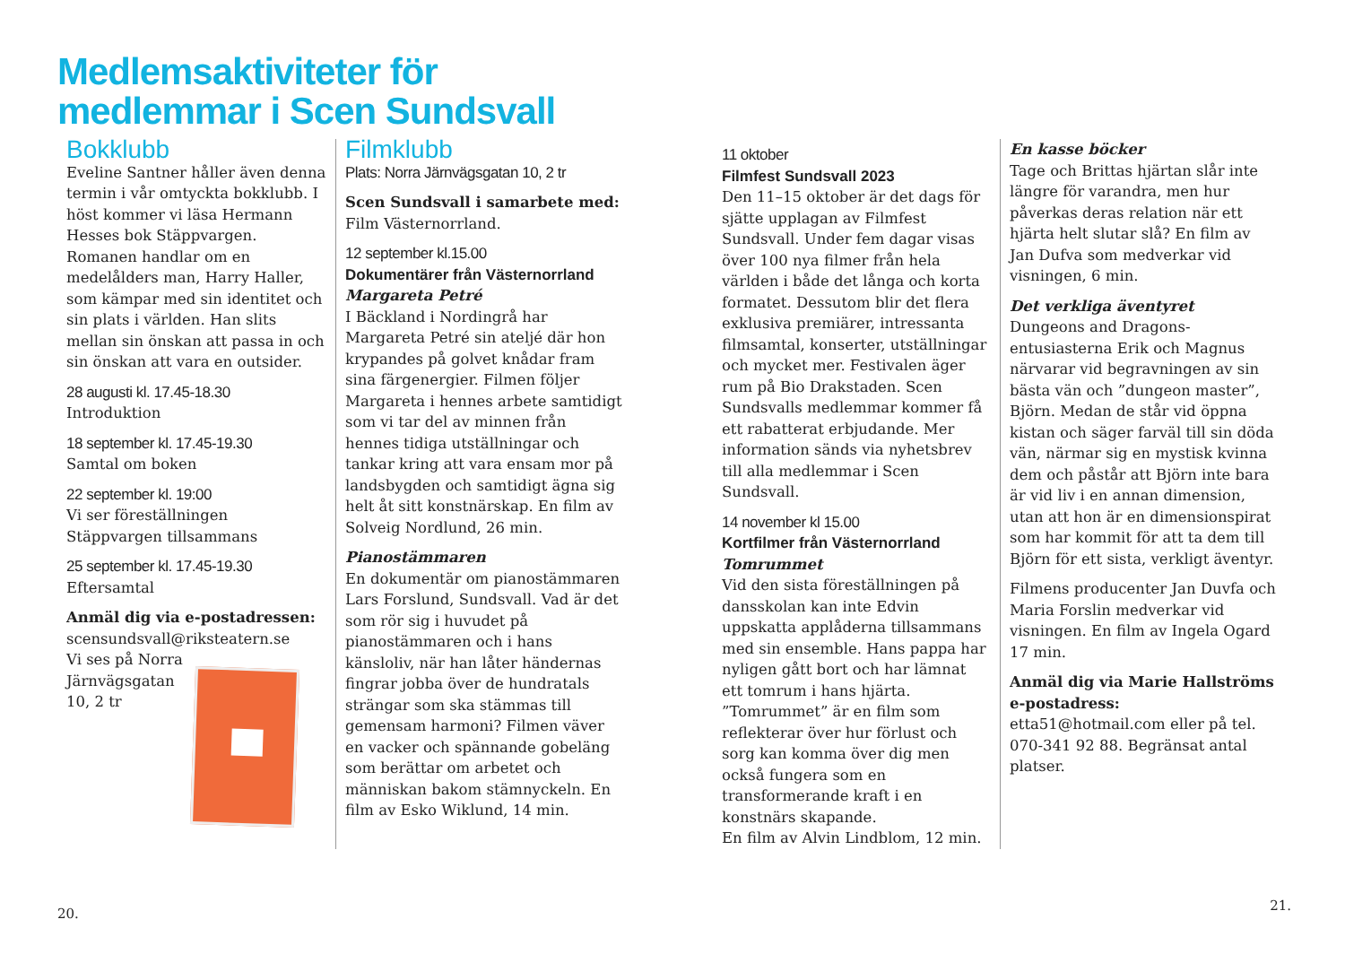Medlemsaktiviteter för
medlemmar i Scen Sundsvall
Bokklubb
Eveline Santner håller även denna termin i vår omtyckta bokklubb. I höst kommer vi läsa Hermann Hesses bok Stäppvargen. Romanen handlar om en medelålders man, Harry Haller, som kämpar med sin identitet och sin plats i världen. Han slits mellan sin önskan att passa in och sin önskan att vara en outsider.
28 augusti kl. 17.45-18.30
Introduktion
18 september kl. 17.45-19.30
Samtal om boken
22 september kl. 19:00
Vi ser föreställningen Stäppvargen tillsammans
25 september kl. 17.45-19.30
Eftersamtal
Anmäl dig via e-postadressen:
scensundsvall@riksteatern.se
Vi ses på Norra
Järnvägsgatan
10, 2 tr
Filmklubb
Plats: Norra Järnvägsgatan 10, 2 tr
Scen Sundsvall i samarbete med:
Film Västernorrland.
12 september kl.15.00
Dokumentärer från Västernorrland
Margareta Petré
I Bäckland i Nordingrå har Margareta Petré sin ateljé där hon krypandes på golvet knådar fram sina färgenergier. Filmen följer Margareta i hennes arbete samtidigt som vi tar del av minnen från hennes tidiga utställningar och tankar kring att vara ensam mor på landsbygden och samtidigt ägna sig helt åt sitt konstnärskap. En film av Solveig Nordlund, 26 min.
Pianostämmaren
En dokumentär om pianostämmaren Lars Forslund, Sundsvall. Vad är det som rör sig i huvudet på pianostämmaren och i hans känsloliv, när han låter händernas fingrar jobba över de hundratals strängar som ska stämmas till gemensam harmoni? Filmen väver en vacker och spännande gobeläng som berättar om arbetet och människan bakom stämnyckeln. En film av Esko Wiklund, 14 min.
11 oktober
Filmfest Sundsvall 2023
Den 11–15 oktober är det dags för sjätte upplagan av Filmfest Sundsvall. Under fem dagar visas över 100 nya filmer från hela världen i både det långa och korta formatet. Dessutom blir det flera exklusiva premiärer, intressanta filmsamtal, konserter, utställningar och mycket mer. Festivalen äger rum på Bio Drakstaden. Scen Sundsvalls medlemmar kommer få ett rabatterat erbjudande. Mer information sänds via nyhetsbrev till alla medlemmar i Scen Sundsvall.
14 november kl 15.00
Kortfilmer från Västernorrland
Tomrummet
Vid den sista föreställningen på dansskolan kan inte Edvin uppskatta applåderna tillsammans med sin ensemble. Hans pappa har nyligen gått bort och har lämnat ett tomrum i hans hjärta. ”Tomrummet” är en film som reflekterar över hur förlust och sorg kan komma över dig men också fungera som en transformerande kraft i en konstnärs skapande.
En film av Alvin Lindblom, 12 min.
En kasse böcker
Tage och Brittas hjärtan slår inte längre för varandra, men hur påverkas deras relation när ett hjärta helt slutar slå? En film av Jan Dufva som medverkar vid visningen, 6 min.
Det verkliga äventyret
Dungeons and Dragons-entusiasterna Erik och Magnus närvarar vid begravningen av sin bästa vän och ”dungeon master”, Björn. Medan de står vid öppna kistan och säger farväl till sin döda vän, närmar sig en mystisk kvinna dem och påstår att Björn inte bara är vid liv i en annan dimension, utan att hon är en dimensionspirat som har kommit för att ta dem till Björn för ett sista, verkligt äventyr.
Filmens producenter Jan Duvfa och Maria Forslin medverkar vid visningen. En film av Ingela Ogard 17 min.
Anmäl dig via Marie Hallströms e-postadress: etta51@hotmail.com eller på tel. 070-341 92 88. Begränsat antal platser.
20.
21.